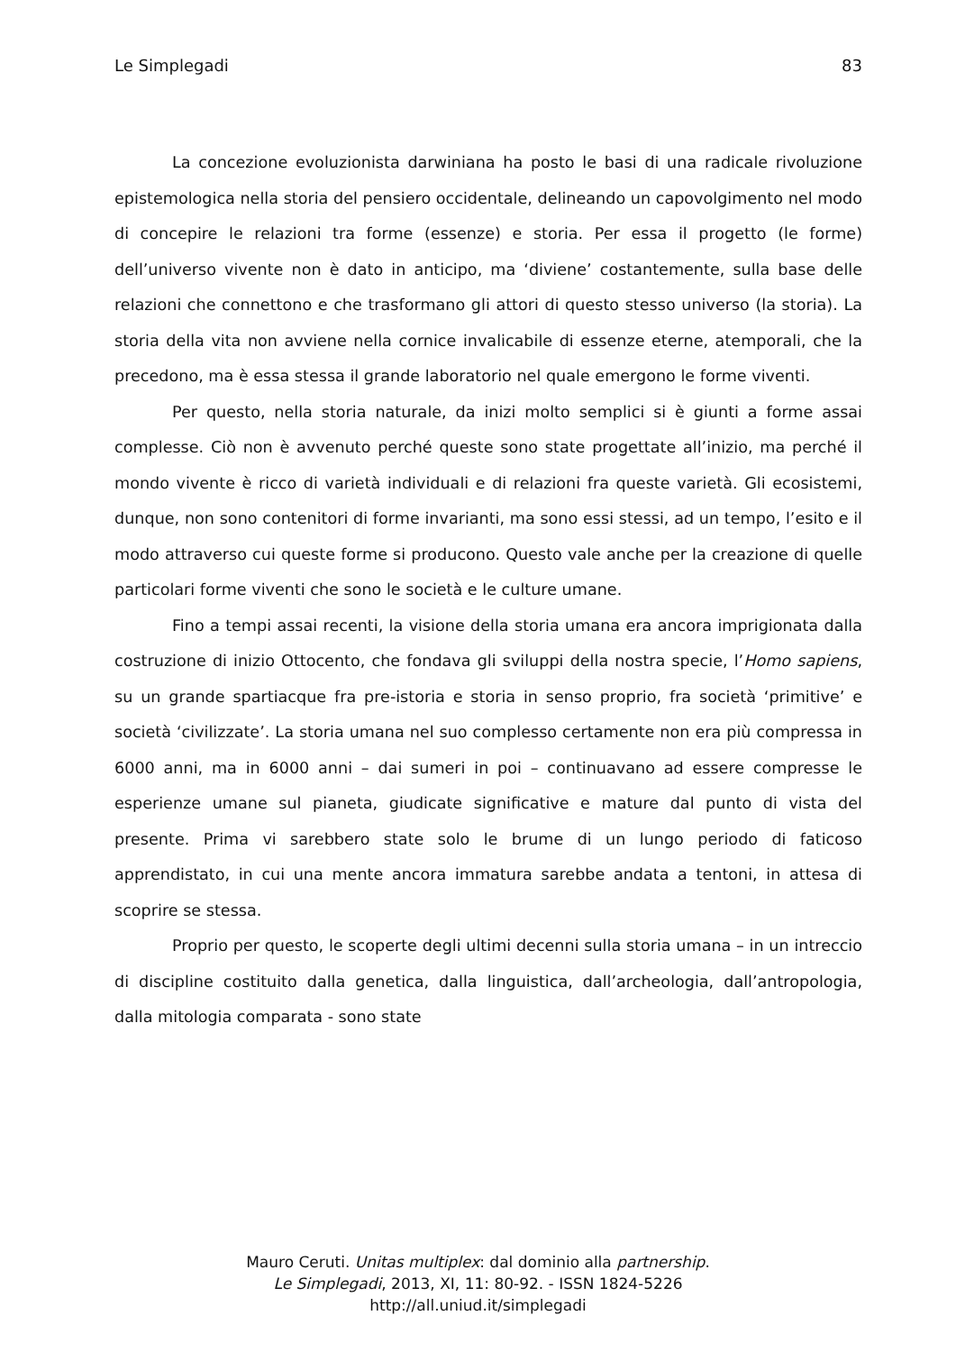Le Simplegadi 83
La concezione evoluzionista darwiniana ha posto le basi di una radicale rivoluzione epistemologica nella storia del pensiero occidentale, delineando un capovolgimento nel modo di concepire le relazioni tra forme (essenze) e storia. Per essa il progetto (le forme) dell’universo vivente non è dato in anticipo, ma ‘diviene’ costantemente, sulla base delle relazioni che connettono e che trasformano gli attori di questo stesso universo (la storia). La storia della vita non avviene nella cornice invalicabile di essenze eterne, atemporali, che la precedono, ma è essa stessa il grande laboratorio nel quale emergono le forme viventi.
Per questo, nella storia naturale, da inizi molto semplici si è giunti a forme assai complesse. Ciò non è avvenuto perché queste sono state progettate all’inizio, ma perché il mondo vivente è ricco di varietà individuali e di relazioni fra queste varietà. Gli ecosistemi, dunque, non sono contenitori di forme invarianti, ma sono essi stessi, ad un tempo, l’esito e il modo attraverso cui queste forme si producono. Questo vale anche per la creazione di quelle particolari forme viventi che sono le società e le culture umane.
Fino a tempi assai recenti, la visione della storia umana era ancora imprigionata dalla costruzione di inizio Ottocento, che fondava gli sviluppi della nostra specie, l’Homo sapiens, su un grande spartiacque fra pre-istoria e storia in senso proprio, fra società ‘primitive’ e società ‘civilizzate’. La storia umana nel suo complesso certamente non era più compressa in 6000 anni, ma in 6000 anni – dai sumeri in poi – continuavano ad essere compresse le esperienze umane sul pianeta, giudicate significative e mature dal punto di vista del presente. Prima vi sarebbero state solo le brume di un lungo periodo di faticoso apprendistato, in cui una mente ancora immatura sarebbe andata a tentoni, in attesa di scoprire se stessa.
Proprio per questo, le scoperte degli ultimi decenni sulla storia umana – in un intreccio di discipline costituito dalla genetica, dalla linguistica, dall’archeologia, dall’antropologia, dalla mitologia comparata - sono state
Mauro Ceruti. Unitas multiplex: dal dominio alla partnership.
Le Simplegadi, 2013, XI, 11: 80-92. - ISSN 1824-5226
http://all.uniud.it/simplegadi